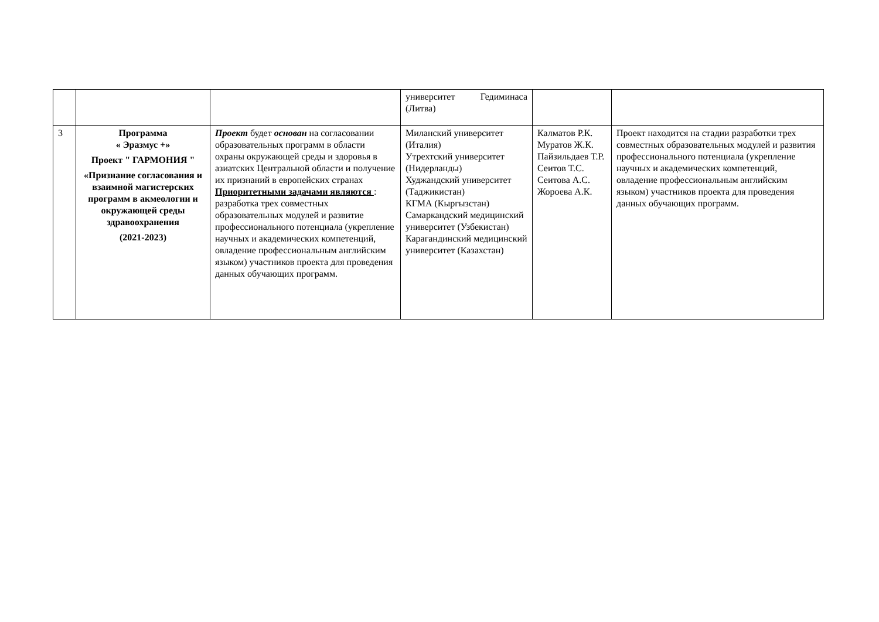| | | | университет Гедиминаса (Литва) | | |
| 3 | Программа « Эразмус +» Проект " ГАРМОНИЯ " «Признание согласования и взаимной магистерских программ в акмеологии и окружающей среды здравоохранения (2021-2023) | Проект будет основан на согласовании образовательных программ в области охраны окружающей среды и здоровья в азиатских Центральной области и получение их признаний в европейских странах Приоритетными задачами являются : разработка трех совместных образовательных модулей и развитие профессионального потенциала (укрепление научных и академических компетенций, овладение профессиональным английским языком) участников проекта для проведения данных обучающих программ. | Миланский университет (Италия) Утрехтский университет (Нидерланды) Худжандский университет (Таджикистан) КГМА (Кыргызстан) Самаркандский медицинский университет (Узбекистан) Карагандинский медицинский университет (Казахстан) | Калматов Р.К. Муратов Ж.К. Пайзильдаев Т.Р. Сеитов Т.С. Сеитова А.С. Жороева А.К. | Проект находится на стадии разработки трех совместных образовательных модулей и развития профессионального потенциала (укрепление научных и академических компетенций, овладение профессиональным английским языком) участников проекта для проведения данных обучающих программ. |